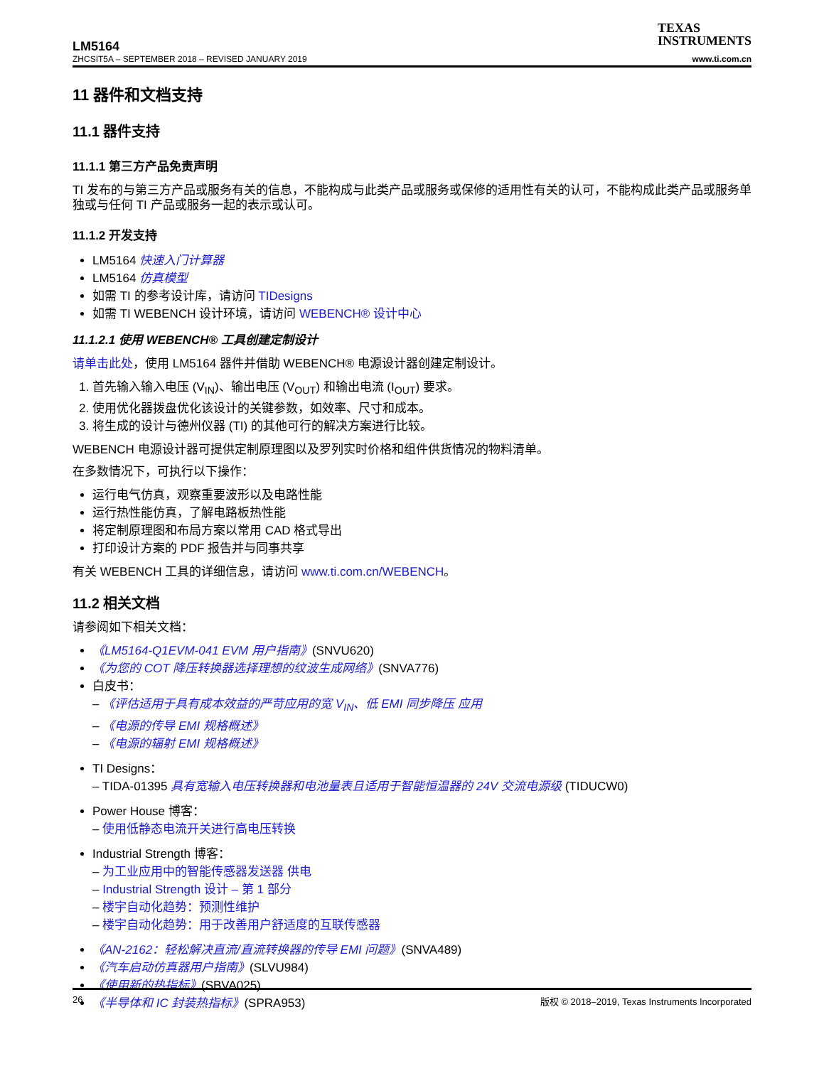LM5164
ZHCSIT5A – SEPTEMBER 2018 – REVISED JANUARY 2019
TEXAS
INSTRUMENTS
www.ti.com.cn
11 器件和文档支持
11.1 器件支持
11.1.1 第三方产品免责声明
TI 发布的与第三方产品或服务有关的信息，不能构成与此类产品或服务或保修的适用性有关的认可，不能构成此类产品或服务单独或与任何 TI 产品或服务一起的表示或认可。
11.1.2 开发支持
LM5164 快速入门计算器
LM5164 仿真模型
如需 TI 的参考设计库，请访问 TIDesigns
如需 TI WEBENCH 设计环境，请访问 WEBENCH® 设计中心
11.1.2.1 使用 WEBENCH® 工具创建定制设计
请单击此处，使用 LM5164 器件并借助 WEBENCH® 电源设计器创建定制设计。
1. 首先输入输入电压 (V<sub>IN</sub>)、输出电压 (V<sub>OUT</sub>) 和输出电流 (I<sub>OUT</sub>) 要求。
2. 使用优化器拨盘优化该设计的关键参数，如效率、尺寸和成本。
3. 将生成的设计与德州仪器 (TI) 的其他可行的解决方案进行比较。
WEBENCH 电源设计器可提供定制原理图以及罗列实时价格和组件供货情况的物料清单。
在多数情况下，可执行以下操作：
运行电气仿真，观察重要波形以及电路性能
运行热性能仿真，了解电路板热性能
将定制原理图和布局方案以常用 CAD 格式导出
打印设计方案的 PDF 报告并与同事共享
有关 WEBENCH 工具的详细信息，请访问 www.ti.com.cn/WEBENCH。
11.2 相关文档
请参阅如下相关文档：
《LM5164-Q1EVM-041 EVM 用户指南》(SNVU620)
《为您的 COT 降压转换器选择理想的纹波生成网络》(SNVA776)
白皮书：
– 《评估适用于具有成本效益的严苛应用的宽 V<sub>IN</sub>、低 EMI 同步降压 应用
– 《电源的传导 EMI 规格概述》
– 《电源的辐射 EMI 规格概述》
TI Designs：
– TIDA-01395 具有宽输入电压转换器和电池量表且适用于智能恒温器的 24V 交流电源级 (TIDUCW0)
Power House 博客：
– 使用低静态电流开关进行高电压转换
Industrial Strength 博客：
– 为工业应用中的智能传感器发送器 供电
– Industrial Strength 设计 – 第 1 部分
– 楼宇自动化趋势：预测性维护
– 楼宇自动化趋势：用于改善用户舒适度的互联传感器
《AN-2162：轻松解决直流/直流转换器的传导 EMI 问题》(SNVA489)
《汽车启动仿真器用户指南》(SLVU984)
《使用新的热指标》(SBVA025)
《半导体和 IC 封装热指标》(SPRA953)
26 版权 © 2018–2019, Texas Instruments Incorporated